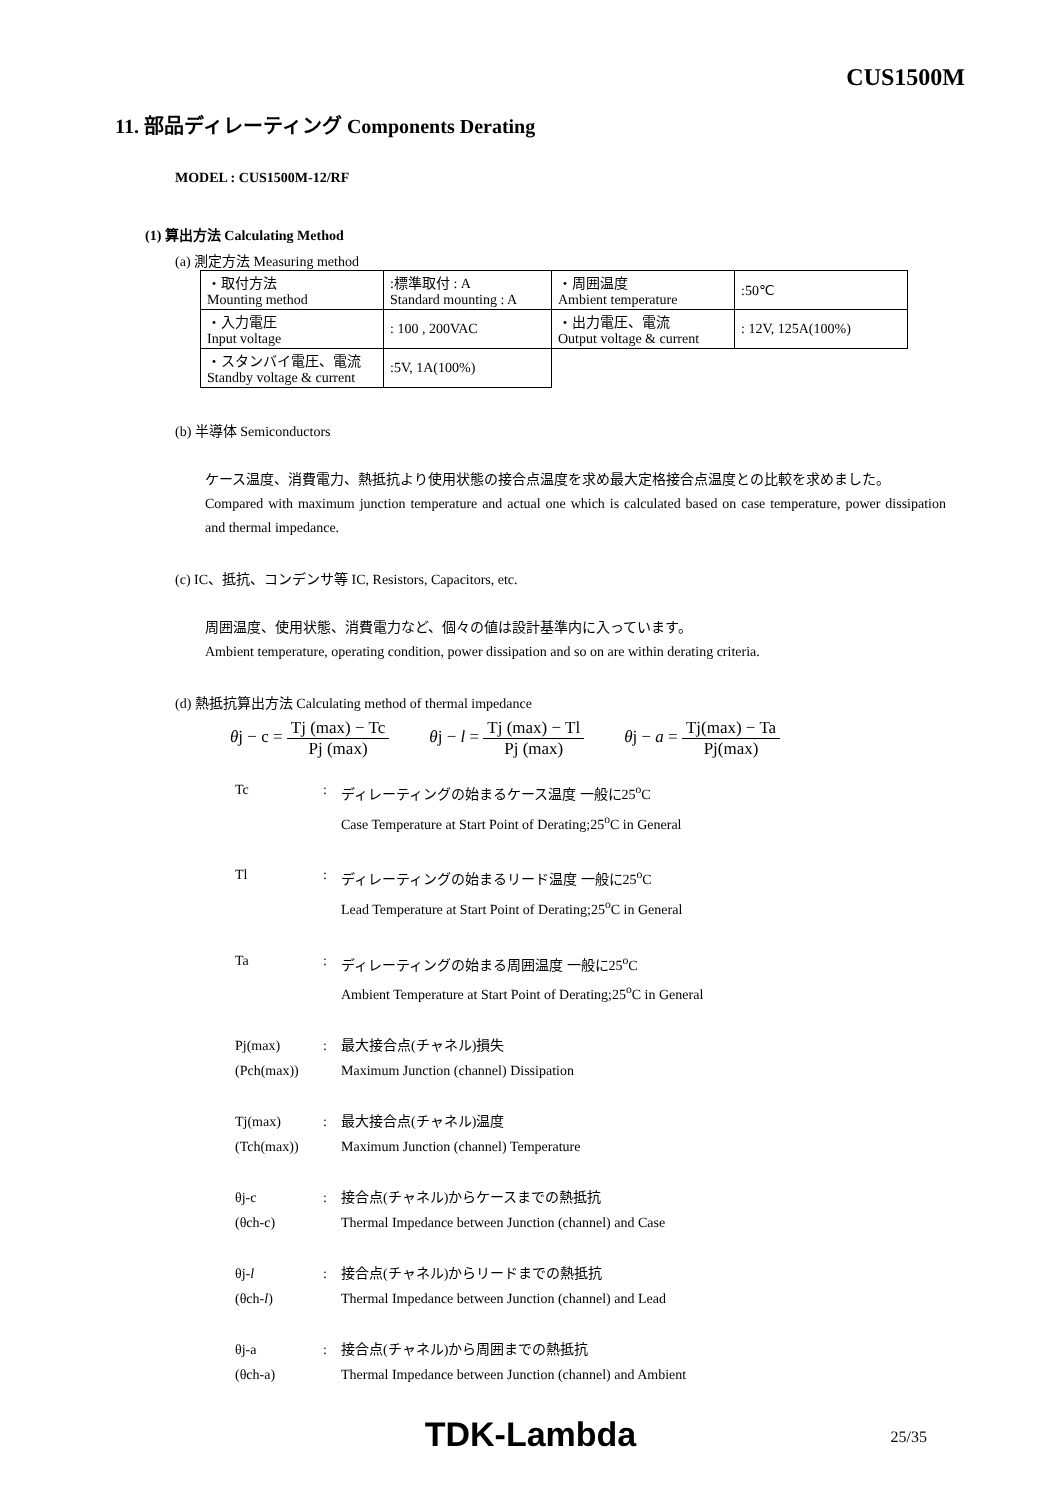CUS1500M
11. 部品ディレーティング Components Derating
MODEL : CUS1500M-12/RF
(1) 算出方法 Calculating Method
(a) 測定方法 Measuring method
| ・取付方法 Mounting method | :標準取付 : A Standard mounting : A | ・周囲温度 Ambient temperature | :50℃ |
| ・入力電圧 Input voltage | : 100 , 200VAC | ・出力電圧、電流 Output voltage & current | : 12V, 125A(100%) |
| ・スタンバイ電圧、電流 Standby voltage & current | :5V, 1A(100%) | | |
(b) 半導体 Semiconductors
ケース温度、消費電力、熱抵抗より使用状態の接合点温度を求め最大定格接合点温度との比較を求めました。
Compared with maximum junction temperature and actual one which is calculated based on case temperature, power dissipation and thermal impedance.
(c) IC、抵抗、コンデンサ等 IC, Resistors, Capacitors, etc.
周囲温度、使用状態、消費電力など、個々の値は設計基準内に入っています。
Ambient temperature, operating condition, power dissipation and so on are within derating criteria.
(d) 熱抵抗算出方法 Calculating method of thermal impedance
θj − c = Tj (max) − Tc Pj (max) θj − l = Tj (max) − Tl Pj (max) θj − a = Tj(max) − Ta Pj(max)
Tc: ディレーティングの始まるケース温度 一般に25<sup>o</sup>C
Case Temperature at Start Point of Derating;25<sup>o</sup>C in General Tl: ディレーティングの始まるリード温度 一般に25<sup>o</sup>C
Lead Temperature at Start Point of Derating;25<sup>o</sup>C in General Ta: ディレーティングの始まる周囲温度 一般に25<sup>o</sup>C
Ambient Temperature at Start Point of Derating;25<sup>o</sup>C in General Pj(max)
(Pch(max)): 最大接合点(チャネル)損失
Maximum Junction (channel) Dissipation Tj(max)
(Tch(max)): 最大接合点(チャネル)温度
Maximum Junction (channel) Temperature θj-c
(θch-c): 接合点(チャネル)からケースまでの熱抵抗
Thermal Impedance between Junction (channel) and Case θj-l
(θch-l): 接合点(チャネル)からリードまでの熱抵抗
Thermal Impedance between Junction (channel) and Lead θj-a
(θch-a): 接合点(チャネル)から周囲までの熱抵抗
Thermal Impedance between Junction (channel) and Ambient
TDK-Lambda 25/35